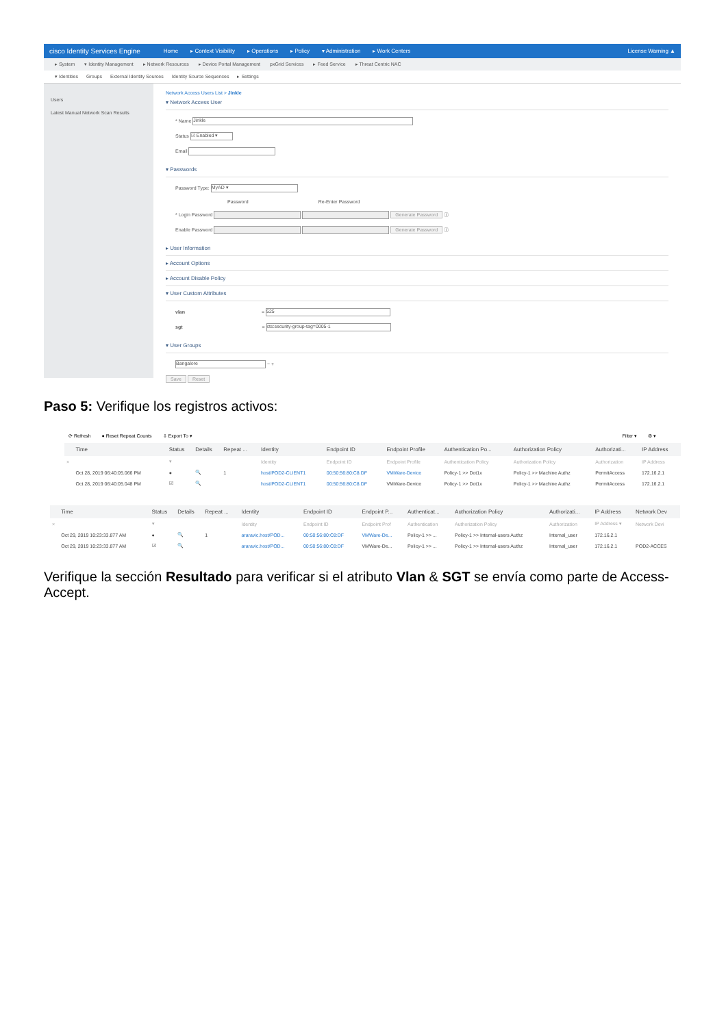cisco Identity Services Engine Home ▸ Context Visibility ▸ Operations ▸ Policy ▾ Administration ▸ Work Centers License Warning ▲
▸ System ▾ Identity Management ▸ Network Resources ▸ Device Portal Management pxGrid Services ▸ Feed Service ▸ Threat Centric NAC
▾ Identities Groups External Identity Sources Identity Source Sequences ▸ Settings
Users
Latest Manual Network Scan Results
Network Access Users List > Jinkle
▾ Network Access User
* Name Jinkle
Status ☑ Enabled ▾
Email
▾ Passwords
Password Type: MyAD ▾
Password Re-Enter Password
* Login Password Generate Password ⓘ
Enable Password Generate Password ⓘ
▸ User Information
▸ Account Options
▸ Account Disable Policy
▾ User Custom Attributes
vlan = 525
sgt = cts:security-group-tag=0005-1
▾ User Groups
Bangalore − +
Save Reset
Paso 5: Verifique los registros activos:
⟳ Refresh ● Reset Repeat Counts ⇩ Export To ▾ Filter ▾ ⚙ ▾
| | Time | Status | Details | Repeat ... | Identity | Endpoint ID | Endpoint Profile | Authentication Po... | Authorization Policy | Authorizati... | IP Address |
| --- | --- | --- | --- | --- | --- | --- | --- | --- | --- | --- | --- |
| × | | ▾ | | | Identity | Endpoint ID | Endpoint Profile | Authentication Policy | Authorization Policy | Authorization | IP Address |
| | Oct 28, 2019 06:40:05.066 PM | ● | 🔍 | 1 | host/POD2-CLIENT1 | 00:50:56:80:C8:DF | VMWare-Device | Policy-1 >> Dot1x | Policy-1 >> Machine Authz | PermitAccess | 172.16.2.1 |
| | Oct 28, 2019 06:40:05.048 PM | ☑ | 🔍 | | host/POD2-CLIENT1 | 00:50:56:80:C8:DF | VMWare-Device | Policy-1 >> Dot1x | Policy-1 >> Machine Authz | PermitAccess | 172.16.2.1 |
| | Time | Status | Details | Repeat ... | Identity | Endpoint ID | Endpoint P... | Authenticat... | Authorization Policy | Authorizati... | IP Address | Network Dev |
| --- | --- | --- | --- | --- | --- | --- | --- | --- | --- | --- | --- | --- |
| × | | ▾ | | | Identity | Endpoint ID | Endpoint Prof | Authentication | Authorization Policy | Authorization | IP Address ▾ | Network Devi |
| | Oct 29, 2019 10:23:33.877 AM | ● | 🔍 | 1 | araravic.host/POD... | 00:50:56:80:C8:DF | VMWare-De... | Policy-1 >> ... | Policy-1 >> Internal-users Authz | Internal_user | 172.16.2.1 | |
| | Oct 29, 2019 10:23:33.877 AM | ☑ | 🔍 | | araravic.host/POD... | 00:50:56:80:C8:DF | VMWare-De... | Policy-1 >> ... | Policy-1 >> Internal-users Authz | Internal_user | 172.16.2.1 | POD2-ACCES |
Verifique la sección Resultado para verificar si el atributo Vlan & SGT se envía como parte de Access-Accept.